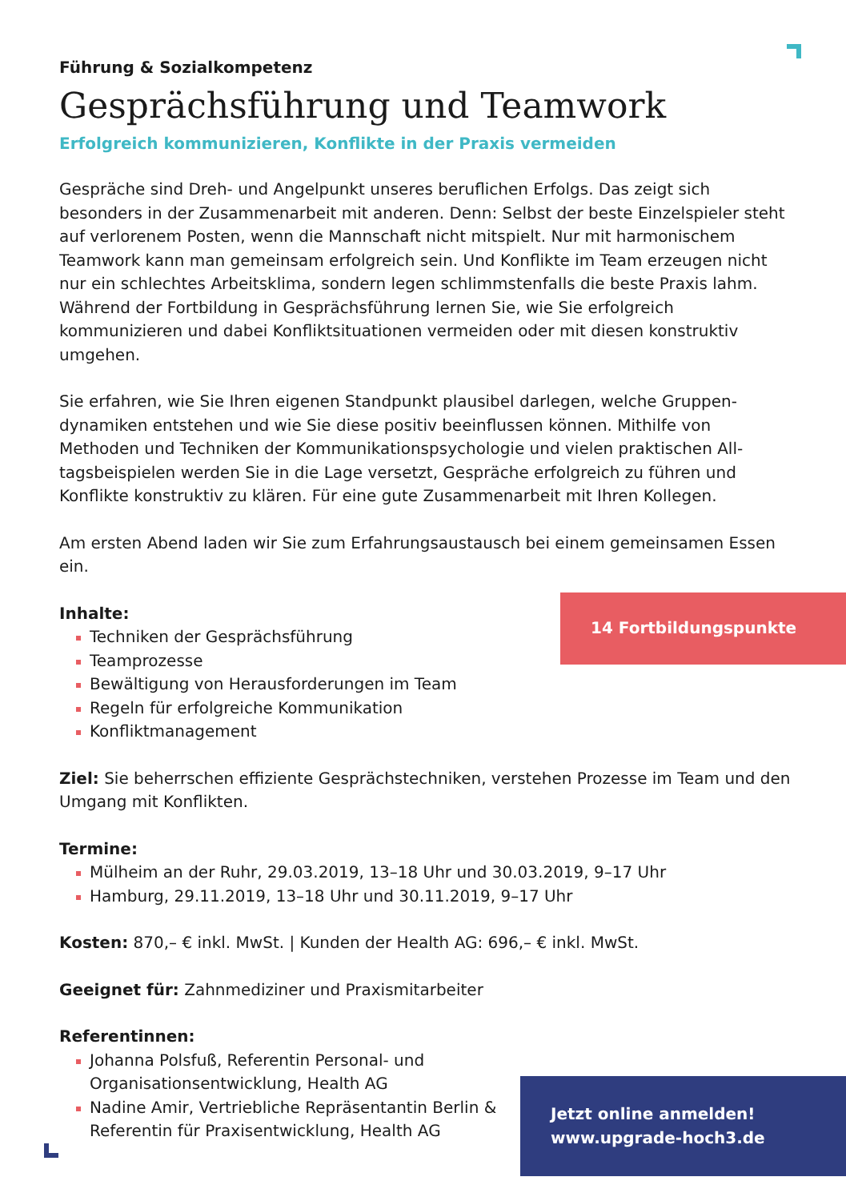Führung & Sozialkompetenz
Gesprächsführung und Teamwork
Erfolgreich kommunizieren, Konflikte in der Praxis vermeiden
Gespräche sind Dreh- und Angelpunkt unseres beruflichen Erfolgs. Das zeigt sich besonders in der Zusammenarbeit mit anderen. Denn: Selbst der beste Einzel­spieler steht auf verlorenem Posten, wenn die Mannschaft nicht mitspielt. Nur mit harmonischem Teamwork kann man gemeinsam erfolgreich sein. Und Konflikte im Team erzeugen nicht nur ein schlechtes Arbeitsklima, sondern legen schlimmsten­falls die beste Praxis lahm. Während der Fortbildung in Gesprächsführung lernen Sie, wie Sie erfolgreich kommunizieren und dabei Konfliktsituationen vermeiden oder mit diesen konstruktiv umgehen.
Sie erfahren, wie Sie Ihren eigenen Standpunkt plausibel darlegen, welche Gruppen­dynamiken entstehen und wie Sie diese positiv beeinflussen können. Mithilfe von Methoden und Techniken der Kommunikationspsychologie und vielen praktischen All­tagsbeispielen werden Sie in die Lage versetzt, Gespräche erfolgreich zu führen und Konflikte konstruktiv zu klären. Für eine gute Zusammenarbeit mit Ihren Kollegen.
Am ersten Abend laden wir Sie zum Erfahrungsaustausch bei einem gemeinsamen Essen ein.
Inhalte:
Techniken der Gesprächsführung
Teamprozesse
Bewältigung von Herausforderungen im Team
Regeln für erfolgreiche Kommunikation
Konfliktmanagement
Ziel: Sie beherrschen effiziente Gesprächstechniken, verstehen Prozesse im Team und den Umgang mit Konflikten.
Termine:
Mülheim an der Ruhr, 29.03.2019, 13–18 Uhr und 30.03.2019, 9–17 Uhr
Hamburg, 29.11.2019, 13–18 Uhr und 30.11.2019, 9–17 Uhr
Kosten: 870,– € inkl. MwSt. | Kunden der Health AG: 696,– € inkl. MwSt.
Geeignet für: Zahnmediziner und Praxismitarbeiter
Referentinnen:
Johanna Polsfuß, Referentin Personal- und Organisationsentwicklung, Health AG
Nadine Amir, Vertriebliche Repräsentantin Berlin & Referentin für Praxisentwicklung, Health AG
14 Fortbildungspunkte
Jetzt online anmelden!
www.upgrade-hoch3.de